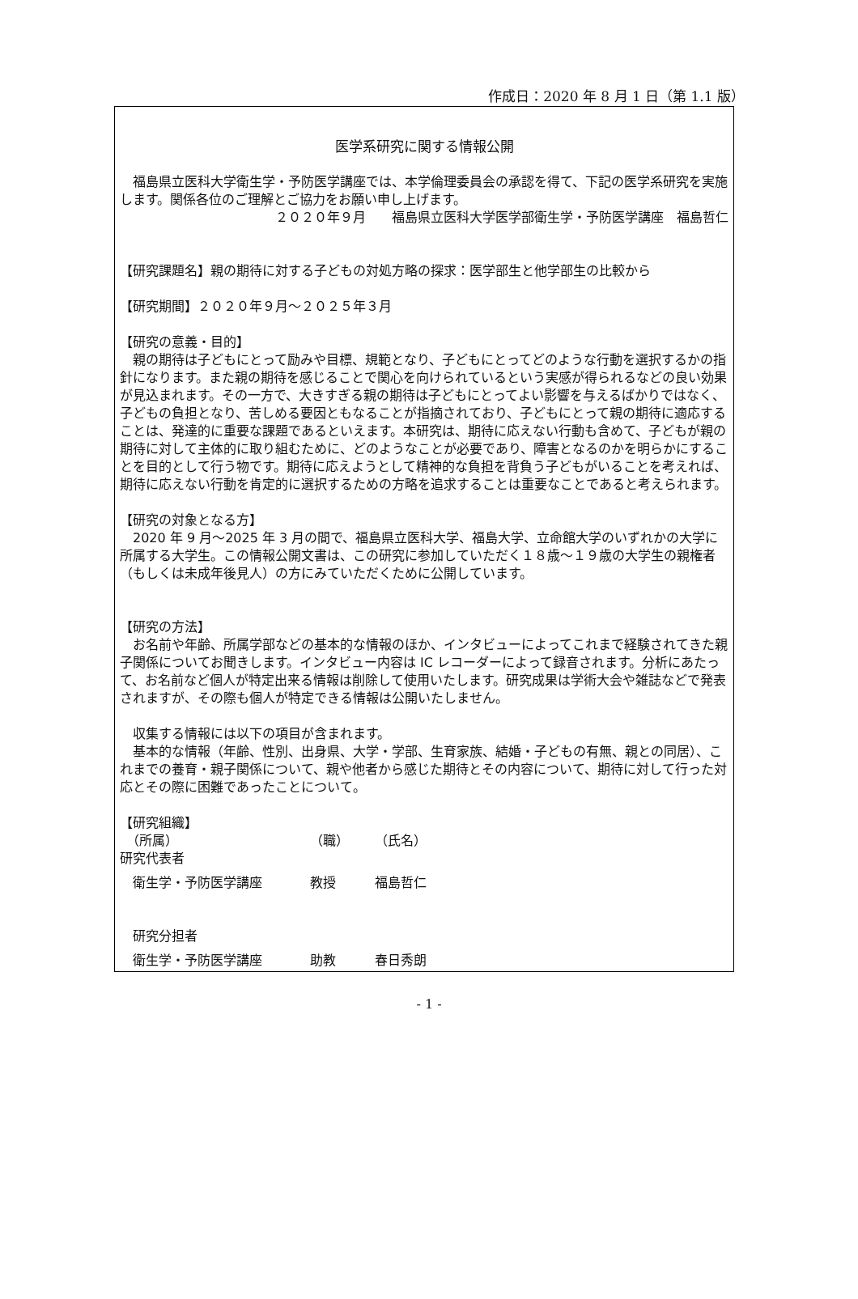作成日：2020 年 8 月 1 日（第 1.1 版）
医学系研究に関する情報公開
　福島県立医科大学衛生学・予防医学講座では、本学倫理委員会の承認を得て、下記の医学系研究を実施します。関係各位のご理解とご協力をお願い申し上げます。
２０２０年９月　　福島県立医科大学医学部衛生学・予防医学講座　福島哲仁
【研究課題名】親の期待に対する子どもの対処方略の探求：医学部生と他学部生の比較から
【研究期間】２０２０年９月～２０２５年３月
【研究の意義・目的】
　親の期待は子どもにとって励みや目標、規範となり、子どもにとってどのような行動を選択するかの指針になります。また親の期待を感じることで関心を向けられているという実感が得られるなどの良い効果が見込まれます。その一方で、大きすぎる親の期待は子どもにとってよい影響を与えるばかりではなく、子どもの負担となり、苦しめる要因ともなることが指摘されており、子どもにとって親の期待に適応することは、発達的に重要な課題であるといえます。本研究は、期待に応えない行動も含めて、子どもが親の期待に対して主体的に取り組むために、どのようなことが必要であり、障害となるのかを明らかにすることを目的として行う物です。期待に応えようとして精神的な負担を背負う子どもがいることを考えれば、期待に応えない行動を肯定的に選択するための方略を追求することは重要なことであると考えられます。
【研究の対象となる方】
　2020 年 9 月～2025 年 3 月の間で、福島県立医科大学、福島大学、立命館大学のいずれかの大学に所属する大学生。この情報公開文書は、この研究に参加していただく１８歳～１９歳の大学生の親権者（もしくは未成年後見人）の方にみていただくために公開しています。
【研究の方法】
　お名前や年齢、所属学部などの基本的な情報のほか、インタビューによってこれまで経験されてきた親子関係についてお聞きします。インタビュー内容は IC レコーダーによって録音されます。分析にあたって、お名前など個人が特定出来る情報は削除して使用いたします。研究成果は学術大会や雑誌などで発表されますが、その際も個人が特定できる情報は公開いたしません。
　収集する情報には以下の項目が含まれます。
　基本的な情報（年齢、性別、出身県、大学・学部、生育家族、結婚・子どもの有無、親との同居）、これまでの養育・親子関係について、親や他者から感じた期待とその内容について、期待に対して行った対応とその際に困難であったことについて。
【研究組織】
　（所属） （職） （氏名）
研究代表者
　衛生学・予防医学講座 教授 福島哲仁
　研究分担者
　衛生学・予防医学講座 助教 春日秀朗
- 1 -